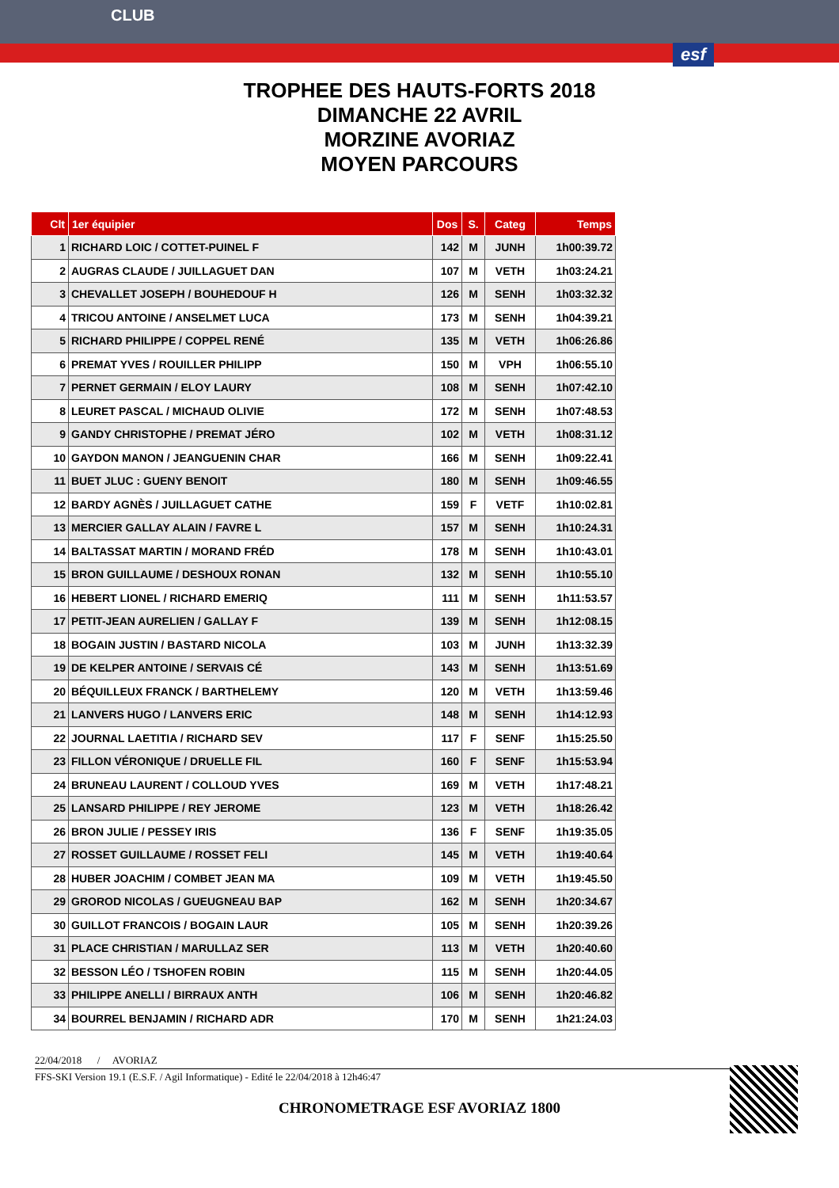CLUB
esf
TROPHEE DES HAUTS-FORTS 2018
DIMANCHE 22 AVRIL
MORZINE AVORIAZ
MOYEN PARCOURS
| Clt | 1er équipier | Dos | S. | Categ | Temps |
| --- | --- | --- | --- | --- | --- |
| 1 | RICHARD LOIC / COTTET-PUINEL F | 142 | M | JUNH | 1h00:39.72 |
| 2 | AUGRAS CLAUDE / JUILLAGUET DAN | 107 | M | VETH | 1h03:24.21 |
| 3 | CHEVALLET JOSEPH / BOUHEDOUF H | 126 | M | SENH | 1h03:32.32 |
| 4 | TRICOU ANTOINE / ANSELMET LUCA | 173 | M | SENH | 1h04:39.21 |
| 5 | RICHARD PHILIPPE / COPPEL RENÉ | 135 | M | VETH | 1h06:26.86 |
| 6 | PREMAT YVES / ROUILLER PHILIPP | 150 | M | VPH | 1h06:55.10 |
| 7 | PERNET GERMAIN / ELOY LAURY | 108 | M | SENH | 1h07:42.10 |
| 8 | LEURET PASCAL / MICHAUD OLIVIE | 172 | M | SENH | 1h07:48.53 |
| 9 | GANDY CHRISTOPHE / PREMAT JÉRO | 102 | M | VETH | 1h08:31.12 |
| 10 | GAYDON MANON / JEANGUENIN CHAR | 166 | M | SENH | 1h09:22.41 |
| 11 | BUET JLUC : GUENY BENOIT | 180 | M | SENH | 1h09:46.55 |
| 12 | BARDY AGNÈS / JUILLAGUET CATHE | 159 | F | VETF | 1h10:02.81 |
| 13 | MERCIER GALLAY ALAIN / FAVRE L | 157 | M | SENH | 1h10:24.31 |
| 14 | BALTASSAT MARTIN / MORAND FRÉD | 178 | M | SENH | 1h10:43.01 |
| 15 | BRON GUILLAUME / DESHOUX RONAN | 132 | M | SENH | 1h10:55.10 |
| 16 | HEBERT LIONEL / RICHARD EMERIQ | 111 | M | SENH | 1h11:53.57 |
| 17 | PETIT-JEAN AURELIEN / GALLAY F | 139 | M | SENH | 1h12:08.15 |
| 18 | BOGAIN JUSTIN / BASTARD NICOLA | 103 | M | JUNH | 1h13:32.39 |
| 19 | DE KELPER ANTOINE / SERVAIS CÉ | 143 | M | SENH | 1h13:51.69 |
| 20 | BÉQUILLEUX FRANCK / BARTHELEMY | 120 | M | VETH | 1h13:59.46 |
| 21 | LANVERS HUGO / LANVERS ERIC | 148 | M | SENH | 1h14:12.93 |
| 22 | JOURNAL LAETITIA / RICHARD SEV | 117 | F | SENF | 1h15:25.50 |
| 23 | FILLON VÉRONIQUE / DRUELLE FIL | 160 | F | SENF | 1h15:53.94 |
| 24 | BRUNEAU LAURENT / COLLOUD YVES | 169 | M | VETH | 1h17:48.21 |
| 25 | LANSARD PHILIPPE / REY JEROME | 123 | M | VETH | 1h18:26.42 |
| 26 | BRON JULIE / PESSEY IRIS | 136 | F | SENF | 1h19:35.05 |
| 27 | ROSSET GUILLAUME / ROSSET FELI | 145 | M | VETH | 1h19:40.64 |
| 28 | HUBER JOACHIM / COMBET JEAN MA | 109 | M | VETH | 1h19:45.50 |
| 29 | GROROD NICOLAS / GUEUGNEAU BAP | 162 | M | SENH | 1h20:34.67 |
| 30 | GUILLOT FRANCOIS / BOGAIN LAUR | 105 | M | SENH | 1h20:39.26 |
| 31 | PLACE CHRISTIAN / MARULLAZ SER | 113 | M | VETH | 1h20:40.60 |
| 32 | BESSON LÉO / TSHOFEN ROBIN | 115 | M | SENH | 1h20:44.05 |
| 33 | PHILIPPE ANELLI / BIRRAUX ANTH | 106 | M | SENH | 1h20:46.82 |
| 34 | BOURREL BENJAMIN / RICHARD ADR | 170 | M | SENH | 1h21:24.03 |
22/04/2018 / AVORIAZ
FFS-SKI Version 19.1 (E.S.F. / Agil Informatique) - Edité le 22/04/2018 à 12h46:47
CHRONOMETRAGE ESF AVORIAZ 1800